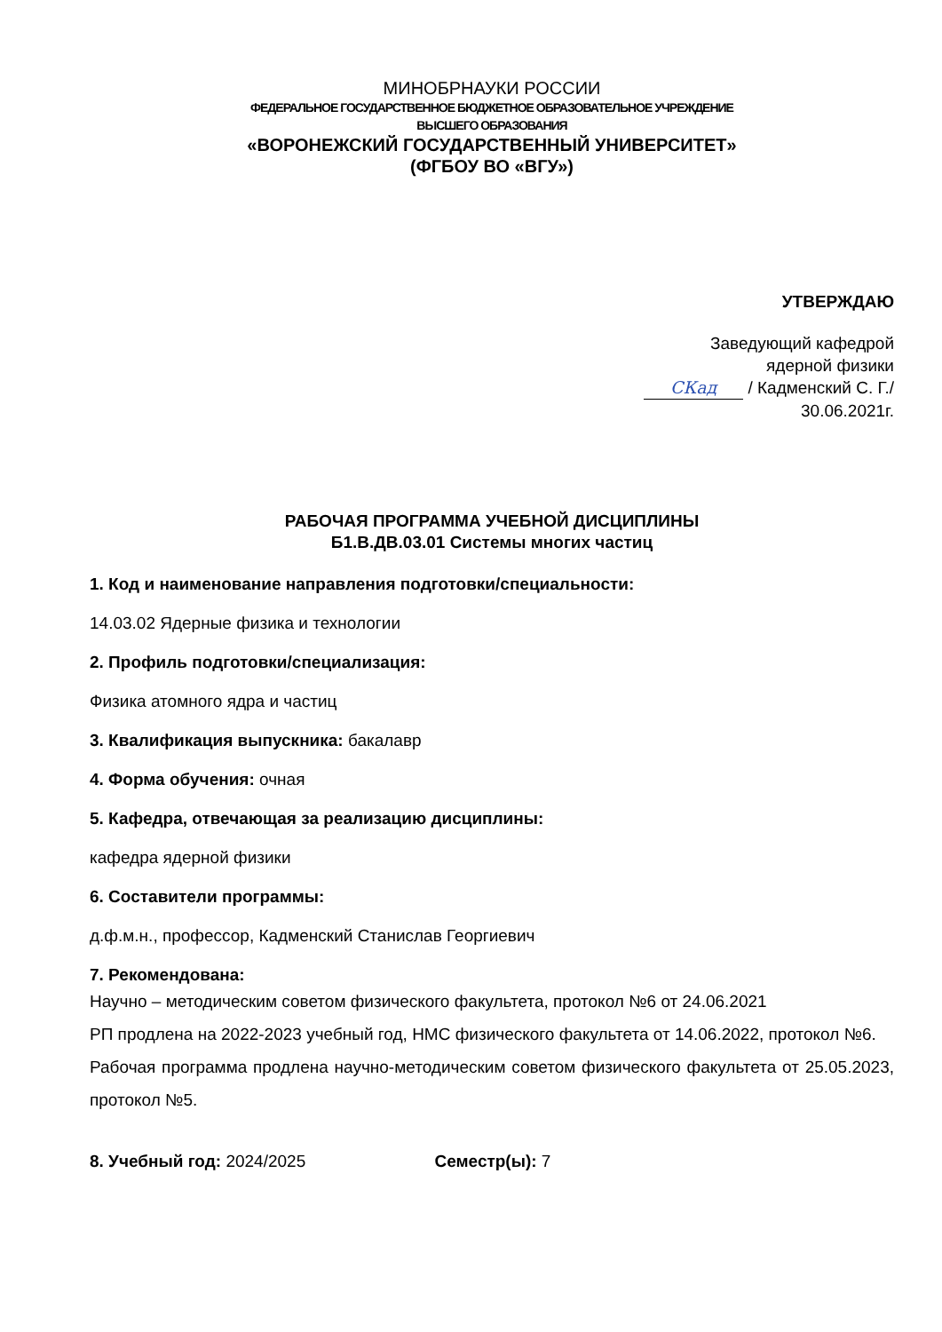МИНОБРНАУКИ РОССИИ
ФЕДЕРАЛЬНОЕ ГОСУДАРСТВЕННОЕ БЮДЖЕТНОЕ ОБРАЗОВАТЕЛЬНОЕ УЧРЕЖДЕНИЕ
ВЫСШЕГО ОБРАЗОВАНИЯ
«ВОРОНЕЖСКИЙ ГОСУДАРСТВЕННЫЙ УНИВЕРСИТЕТ»
(ФГБОУ ВО «ВГУ»)
УТВЕРЖДАЮ
Заведующий кафедрой
ядерной физики
СКад / Кадменский С. Г./
30.06.2021г.
РАБОЧАЯ ПРОГРАММА УЧЕБНОЙ ДИСЦИПЛИНЫ
Б1.В.ДВ.03.01 Системы многих частиц
1. Код и наименование направления подготовки/специальности:
14.03.02 Ядерные физика и технологии
2. Профиль подготовки/специализация:
Физика атомного ядра и частиц
3. Квалификация выпускника: бакалавр
4. Форма обучения: очная
5. Кафедра, отвечающая за реализацию дисциплины:
кафедра ядерной физики
6. Составители программы:
д.ф.м.н., профессор, Кадменский Станислав Георгиевич
7. Рекомендована:
Научно – методическим советом физического факультета, протокол №6 от 24.06.2021
РП продлена на 2022-2023 учебный год, НМС физического факультета от 14.06.2022, протокол №6.
Рабочая программа продлена научно-методическим советом физического факультета от 25.05.2023, протокол №5.
8. Учебный год: 2024/2025 Семестр(ы): 7